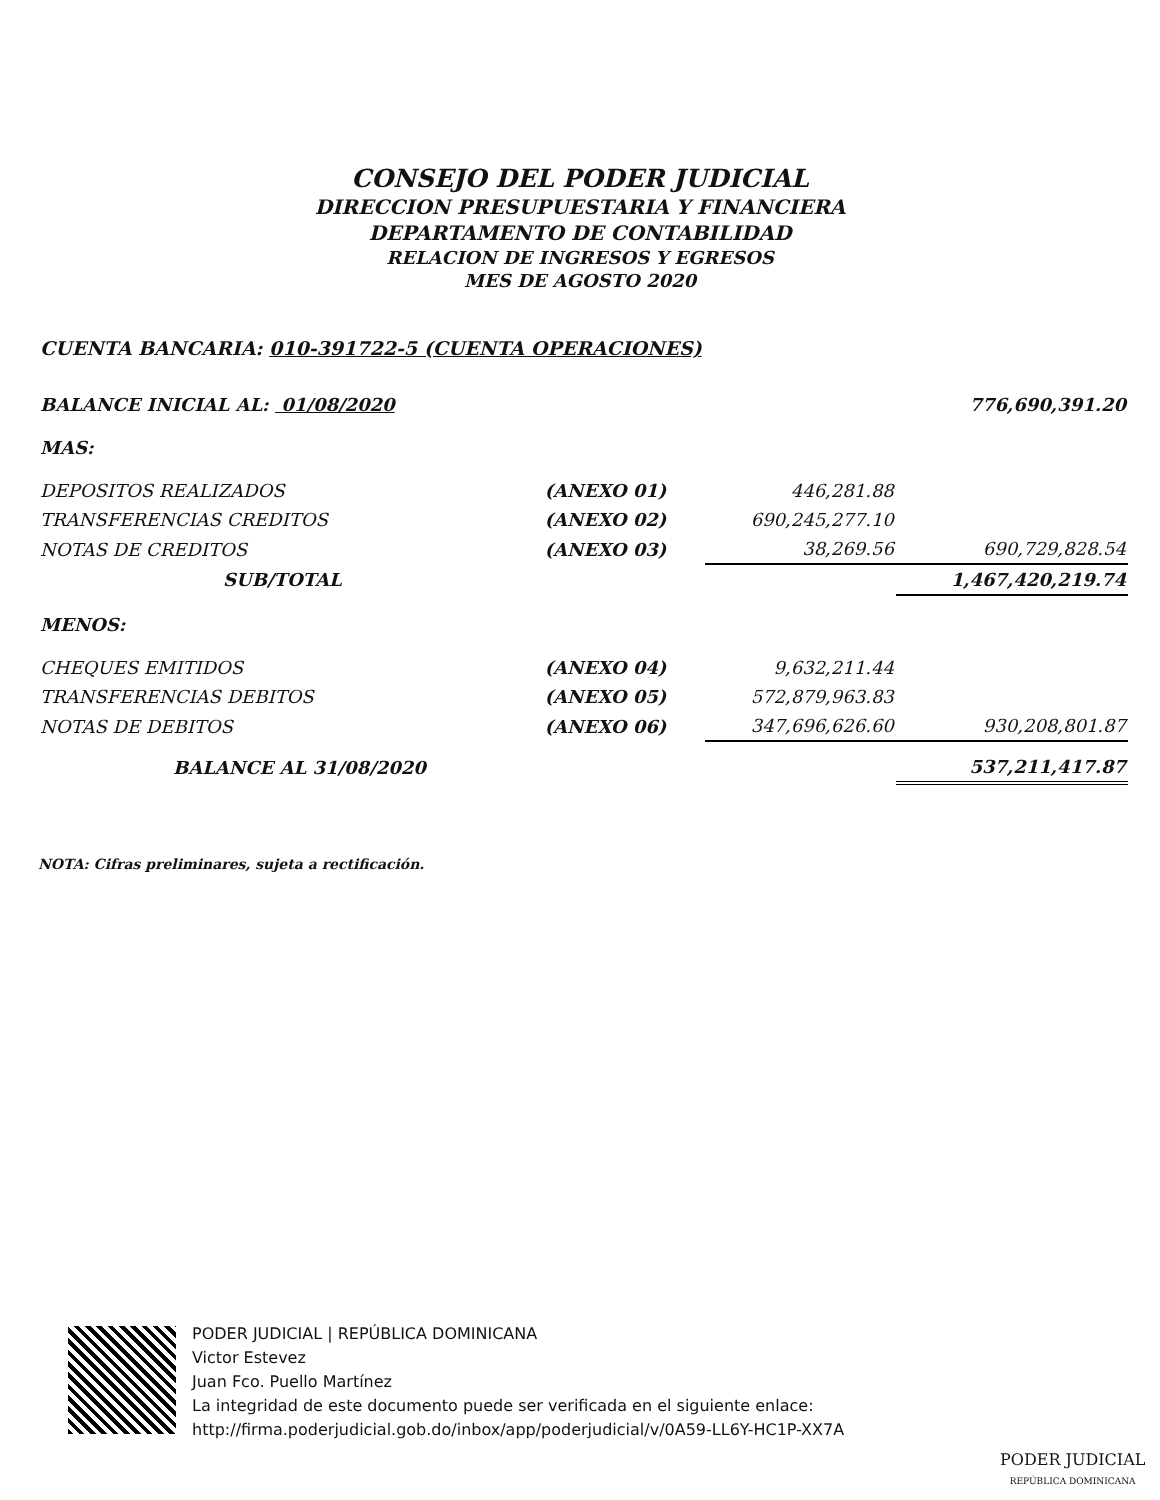CONSEJO DEL PODER JUDICIAL
DIRECCION PRESUPUESTARIA Y FINANCIERA
DEPARTAMENTO DE CONTABILIDAD
RELACION DE INGRESOS Y EGRESOS
MES DE AGOSTO 2020
CUENTA BANCARIA: 010-391722-5 (CUENTA OPERACIONES)
| BALANCE INICIAL AL: 01/08/2020 | | | 776,690,391.20 |
| MAS: | | | |
| DEPOSITOS REALIZADOS | (ANEXO 01) | 446,281.88 | |
| TRANSFERENCIAS CREDITOS | (ANEXO 02) | 690,245,277.10 | |
| NOTAS DE CREDITOS | (ANEXO 03) | 38,269.56 | 690,729,828.54 |
| SUB/TOTAL | | | 1,467,420,219.74 |
| MENOS: | | | |
| CHEQUES EMITIDOS | (ANEXO 04) | 9,632,211.44 | |
| TRANSFERENCIAS DEBITOS | (ANEXO 05) | 572,879,963.83 | |
| NOTAS DE DEBITOS | (ANEXO 06) | 347,696,626.60 | 930,208,801.87 |
| BALANCE AL 31/08/2020 | | | 537,211,417.87 |
NOTA: Cifras preliminares, sujeta a rectificación.
PODER JUDICIAL | REPÚBLICA DOMINICANA
Victor Estevez
Juan Fco. Puello Martínez
La integridad de este documento puede ser verificada en el siguiente enlace:
http://firma.poderjudicial.gob.do/inbox/app/poderjudicial/v/0A59-LL6Y-HC1P-XX7A
PODER JUDICIAL
REPÚBLICA DOMINICANA